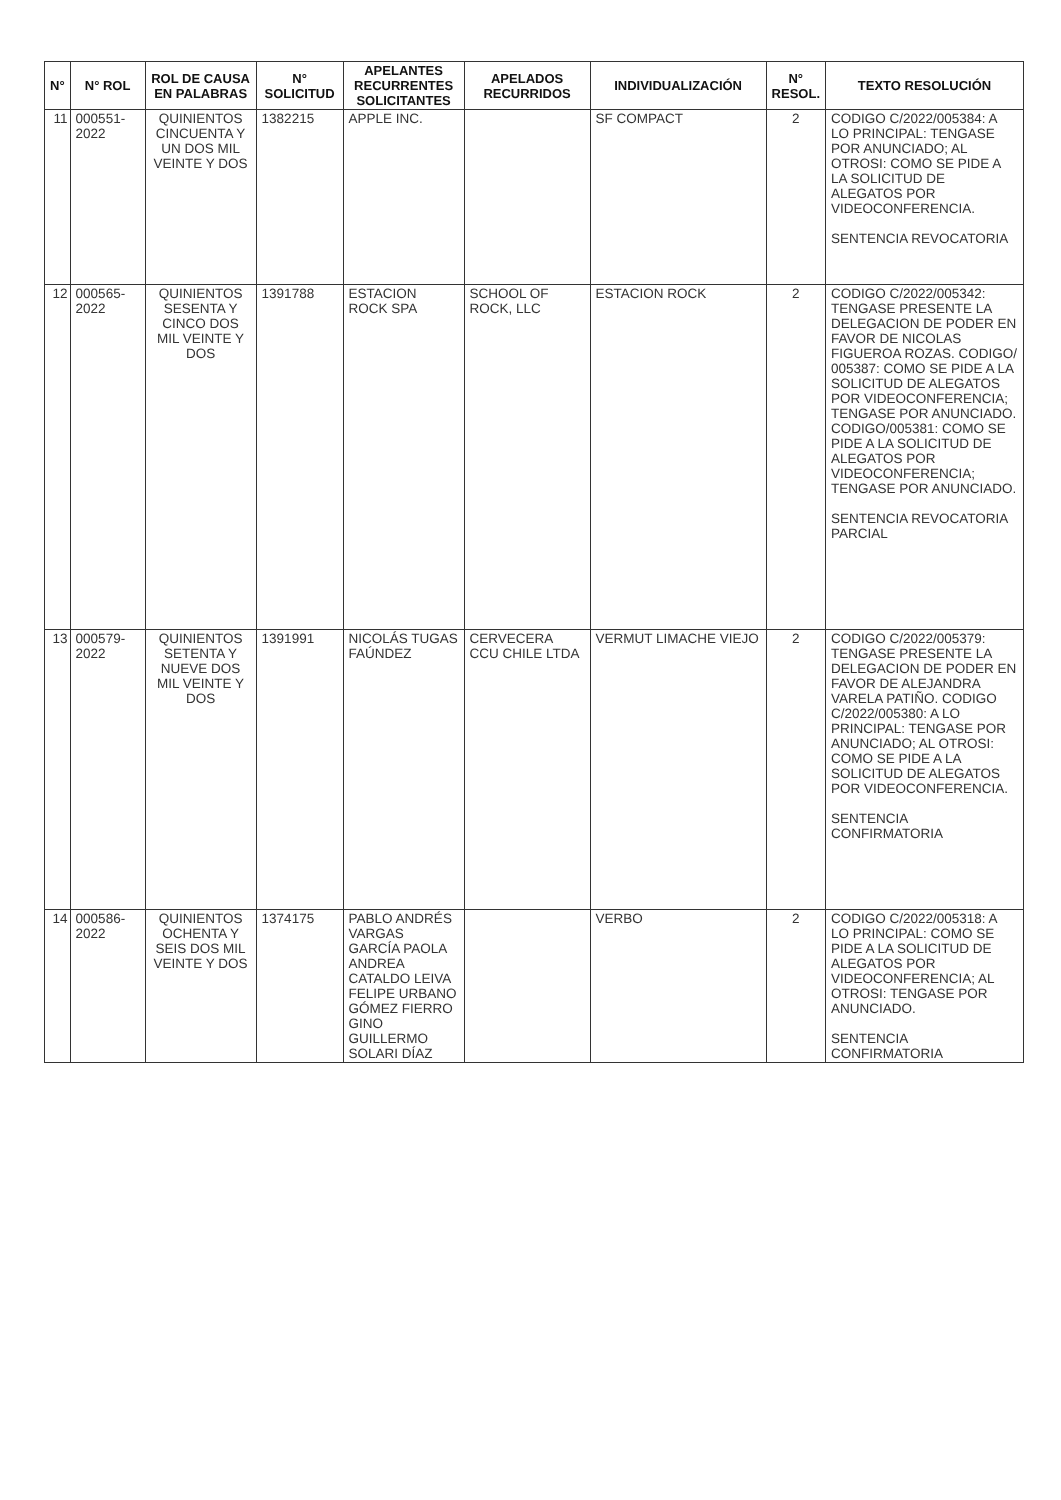| N° | N° ROL | ROL DE CAUSA EN PALABRAS | N° SOLICITUD | APELANTES RECURRENTES SOLICITANTES | APELADOS RECURRIDOS | INDIVIDUALIZACIÓN | N° RESOL. | TEXTO RESOLUCIÓN |
| --- | --- | --- | --- | --- | --- | --- | --- | --- |
| 11 | 000551-2022 | QUINIENTOS CINCUENTA Y UN DOS MIL VEINTE Y DOS | 1382215 | APPLE INC. | | SF COMPACT | 2 | CODIGO C/2022/005384: A LO PRINCIPAL: TENGASE POR ANUNCIADO; AL OTROSI: COMO SE PIDE A LA SOLICITUD DE ALEGATOS POR VIDEOCONFERENCIA. SENTENCIA REVOCATORIA |
| 12 | 000565-2022 | QUINIENTOS SESENTA Y CINCO DOS MIL VEINTE Y DOS | 1391788 | ESTACION ROCK SPA | SCHOOL OF ROCK, LLC | ESTACION ROCK | 2 | CODIGO C/2022/005342: TENGASE PRESENTE LA DELEGACION DE PODER EN FAVOR DE NICOLAS FIGUEROA ROZAS. CODIGO/ 005387: COMO SE PIDE A LA SOLICITUD DE ALEGATOS POR VIDEOCONFERENCIA; TENGASE POR ANUNCIADO. CODIGO/005381: COMO SE PIDE A LA SOLICITUD DE ALEGATOS POR VIDEOCONFERENCIA; TENGASE POR ANUNCIADO. SENTENCIA REVOCATORIA PARCIAL |
| 13 | 000579-2022 | QUINIENTOS SETENTA Y NUEVE DOS MIL VEINTE Y DOS | 1391991 | NICOLÁS TUGAS FAÚNDEZ | CERVECERA CCU CHILE LTDA | VERMUT LIMACHE VIEJO | 2 | CODIGO C/2022/005379: TENGASE PRESENTE LA DELEGACION DE PODER EN FAVOR DE ALEJANDRA VARELA PATIÑO. CODIGO C/2022/005380: A LO PRINCIPAL: TENGASE POR ANUNCIADO; AL OTROSI: COMO SE PIDE A LA SOLICITUD DE ALEGATOS POR VIDEOCONFERENCIA. SENTENCIA CONFIRMATORIA |
| 14 | 000586-2022 | QUINIENTOS OCHENTA Y SEIS DOS MIL VEINTE Y DOS | 1374175 | PABLO ANDRÉS VARGAS GARCÍA PAOLA ANDREA CATALDO LEIVA FELIPE URBANO GÓMEZ FIERRO GINO GUILLERMO SOLARI DÍAZ | | VERBO | 2 | CODIGO C/2022/005318: A LO PRINCIPAL: COMO SE PIDE A LA SOLICITUD DE ALEGATOS POR VIDEOCONFERENCIA; AL OTROSI: TENGASE POR ANUNCIADO. SENTENCIA CONFIRMATORIA |